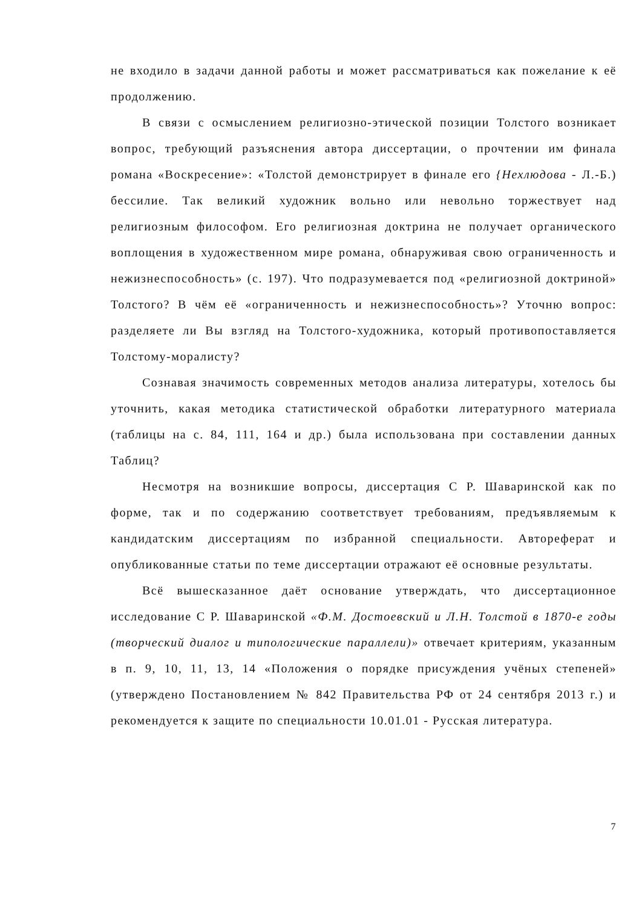не входило в задачи данной работы и может рассматриваться как пожелание к её продолжению.
В связи с осмыслением религиозно-этической позиции Толстого возникает вопрос, требующий разъяснения автора диссертации, о прочтении им финала романа «Воскресение»: «Толстой демонстрирует в финале его {Нехлюдова - Л.-Б.) бессилие. Так великий художник вольно или невольно торжествует над религиозным философом. Его религиозная доктрина не получает органического воплощения в художественном мире романа, обнаруживая свою ограниченность и нежизнеспособность» (с. 197). Что подразумевается под «религиозной доктриной» Толстого? В чём её «ограниченность и нежизнеспособность»? Уточню вопрос: разделяете ли Вы взгляд на Толстого-художника, который противопоставляется Толстому-моралисту?
Сознавая значимость современных методов анализа литературы, хотелось бы уточнить, какая методика статистической обработки литературного материала (таблицы на с. 84, 111, 164 и др.) была использована при составлении данных Таблиц?
Несмотря на возникшие вопросы, диссертация С Р. Шаваринской как по форме, так и по содержанию соответствует требованиям, предъявляемым к кандидатским диссертациям по избранной специальности. Автореферат и опубликованные статьи по теме диссертации отражают её основные результаты.
Всё вышесказанное даёт основание утверждать, что диссертационное исследование С Р. Шаваринской «Ф.М. Достоевский и Л.Н. Толстой в 1870-е годы (творческий диалог и типологические параллели)» отвечает критериям, указанным в п. 9, 10, 11, 13, 14 «Положения о порядке присуждения учёных степеней» (утверждено Постановлением № 842 Правительства РФ от 24 сентября 2013 г.) и рекомендуется к защите по специальности 10.01.01 - Русская литература.
7